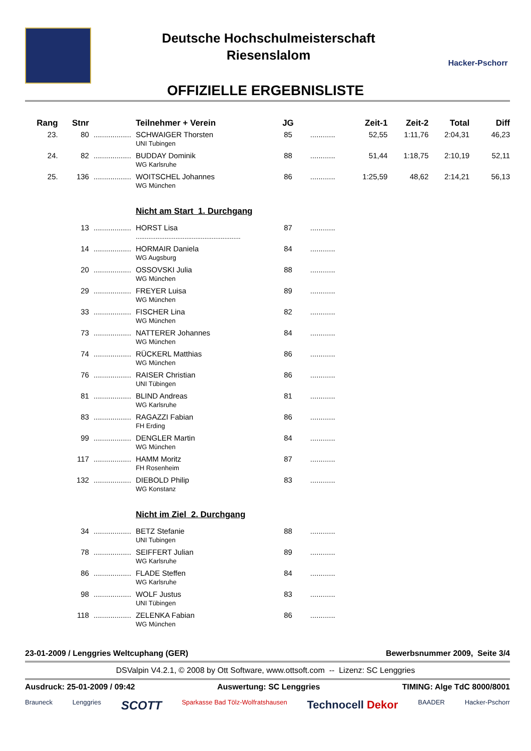Deutsche Hochschulmeisterschaft
Riesenslalom
Hacker-Pschorr
OFFIZIELLE ERGEBNISLISTE
| Rang | Stnr | | Teilnehmer + Verein | JG | | Zeit-1 | Zeit-2 | Total | Diff |
| --- | --- | --- | --- | --- | --- | --- | --- | --- | --- |
| 23. | 80 | .................. | SCHWAIGER Thorsten UNI Tubingen | 85 | ............ | 52,55 | 1:11,76 | 2:04,31 | 46,23 |
| 24. | 82 | .................. | BUDDAY Dominik WG Karlsruhe | 88 | ............ | 51,44 | 1:18,75 | 2:10,19 | 52,11 |
| 25. | 136 | .................. | WOITSCHEL Johannes WG München | 86 | ............ | 1:25,59 | 48,62 | 2:14,21 | 56,13 |
| | | | Nicht am Start 1. Durchgang | | | | | | |
| | 13 | .................. | HORST Lisa .......................................................... | 87 | ............ | | | | |
| | 14 | .................. | HORMAIR Daniela WG Augsburg | 84 | ............ | | | | |
| | 20 | .................. | OSSOVSKI Julia WG München | 88 | ............ | | | | |
| | 29 | .................. | FREYER Luisa WG München | 89 | ............ | | | | |
| | 33 | .................. | FISCHER Lina WG München | 82 | ............ | | | | |
| | 73 | .................. | NATTERER Johannes WG München | 84 | ............ | | | | |
| | 74 | .................. | RÜCKERL Matthias WG München | 86 | ............ | | | | |
| | 76 | .................. | RAISER Christian UNI Tübingen | 86 | ............ | | | | |
| | 81 | .................. | BLIND Andreas WG Karlsruhe | 81 | ............ | | | | |
| | 83 | .................. | RAGAZZI Fabian FH Erding | 86 | ............ | | | | |
| | 99 | .................. | DENGLER Martin WG München | 84 | ............ | | | | |
| | 117 | .................. | HAMM Moritz FH Rosenheim | 87 | ............ | | | | |
| | 132 | .................. | DIEBOLD Philip WG Konstanz | 83 | ............ | | | | |
| | | | Nicht im Ziel 2. Durchgang | | | | | | |
| | 34 | .................. | BETZ Stefanie UNI Tubingen | 88 | ............ | | | | |
| | 78 | .................. | SEIFFERT Julian WG Karlsruhe | 89 | ............ | | | | |
| | 86 | .................. | FLADE Steffen WG Karlsruhe | 84 | ............ | | | | |
| | 98 | .................. | WOLF Justus UNI Tübingen | 83 | ............ | | | | |
| | 118 | .................. | ZELENKA Fabian WG München | 86 | ............ | | | | |
23-01-2009 / Lenggries Weltcuphang (GER) Bewerbsnummer 2009, Seite 3/4
DSValpin V4.2.1, © 2008 by Ott Software, www.ottsoft.com -- Lizenz: SC Lenggries
Ausdruck: 25-01-2009 / 09:42 Auswertung: SC Lenggries TIMING: Alge TdC 8000/8001
Brauneck Lenggries SCOTT Sparkasse Bad Tölz-Wolfratshausen Technocell Dekor BAADER Hacker-Pschorr